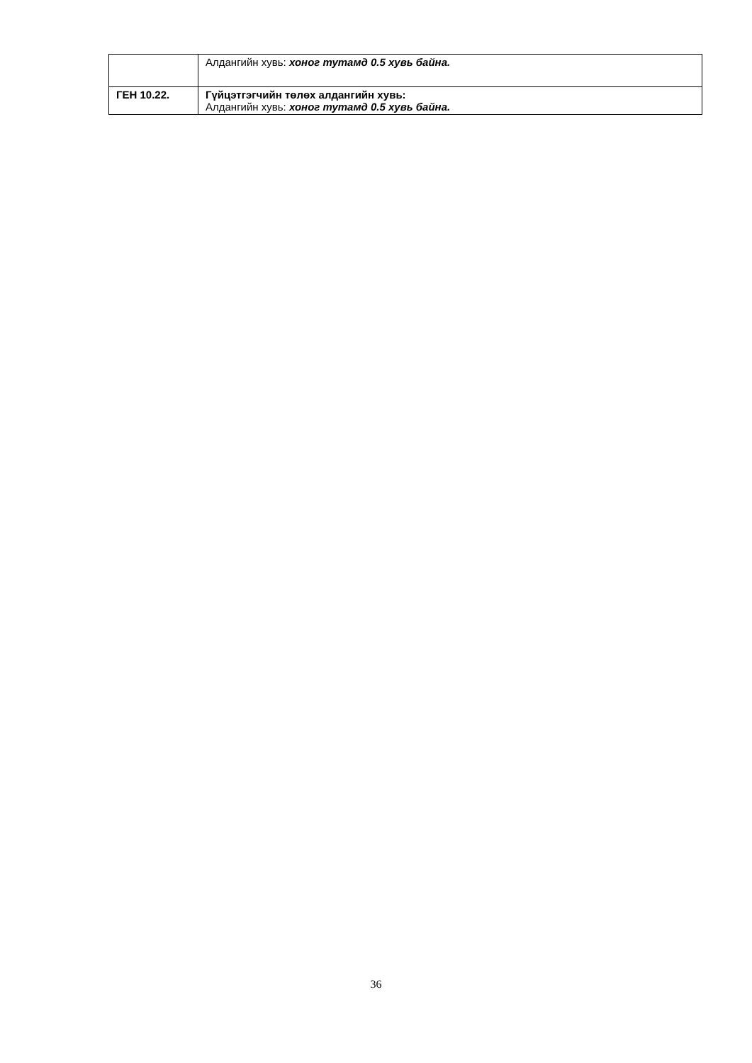| | Алдангийн хувь: хоног тутамд 0.5 хувь байна. |
| ГЕН 10.22. | Гүйцэтгэгчийн төлөх алдангийн хувь: Алдангийн хувь: хоног тутамд 0.5 хувь байна. |
36